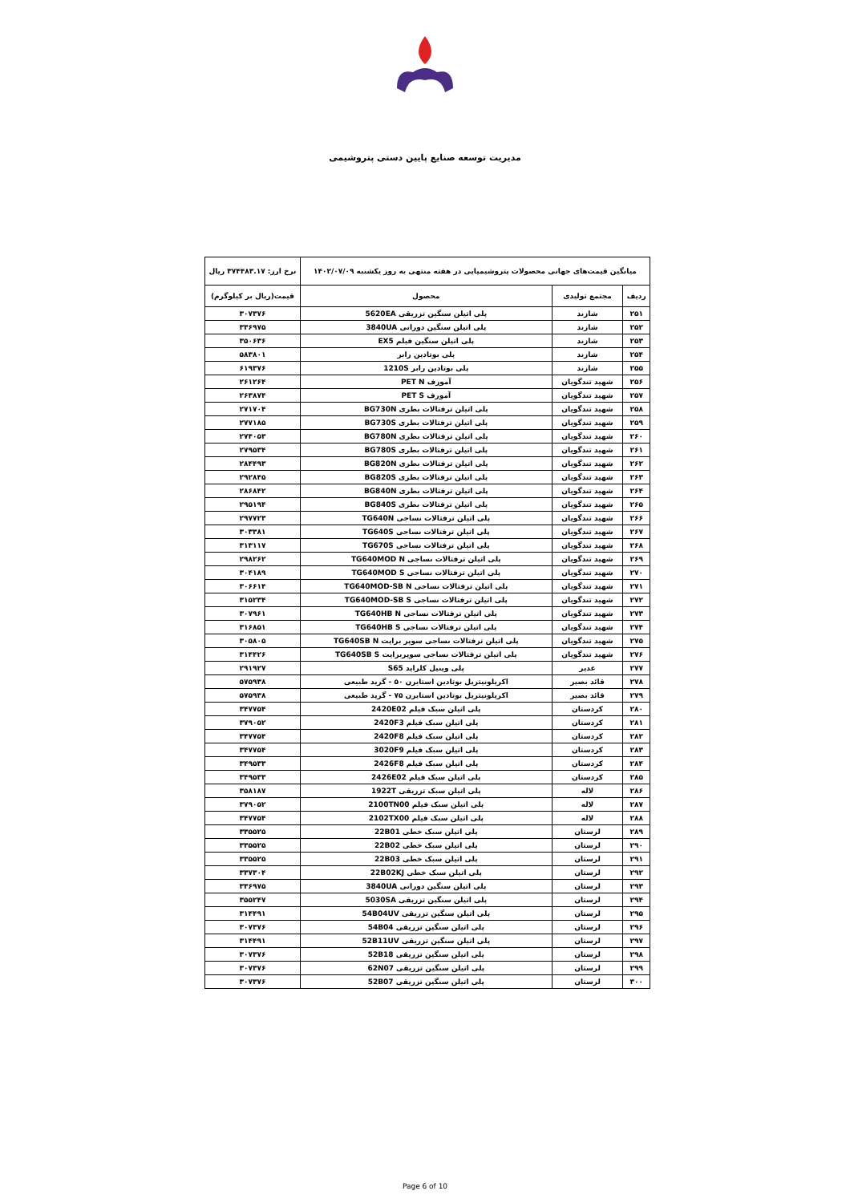مدیریت توسعه صنایع پایین دستی پتروشیمی
| میانگین قیمت‌های جهانی محصولات پتروشیمیایی در هفته منتهی به روز یکشنبه ۱۴۰۲/۰۷/۰۹ | | | نرخ ارز: ۳۷۴۴۸۳.۱۷ ریال |
| --- | --- | --- | --- |
| ردیف | مجتمع تولیدی | محصول | قیمت(ریال بر کیلوگرم) |
| ۲۵۱ | شازند | پلی اتیلن سنگین تزریقی 5620EA | ۳۰۷۳۷۶ |
| ۲۵۲ | شازند | پلی اتیلن سنگین دورانی 3840UA | ۳۳۶۹۷۵ |
| ۲۵۳ | شازند | پلی اتیلن سنگین فیلم EX5 | ۳۵۰۶۳۶ |
| ۲۵۴ | شازند | پلی بوتادین رابر | ۵۸۳۸۰۱ |
| ۲۵۵ | شازند | پلی بوتادین رابر 1210S | ۶۱۹۳۷۶ |
| ۲۵۶ | شهید تندگویان | آمورف PET N | ۲۶۱۲۶۴ |
| ۲۵۷ | شهید تندگویان | آمورف PET S | ۲۶۳۸۷۴ |
| ۲۵۸ | شهید تندگویان | پلی اتیلن ترفتالات بطری BG730N | ۲۷۱۷۰۴ |
| ۲۵۹ | شهید تندگویان | پلی اتیلن ترفتالات بطری BG730S | ۲۷۷۱۸۵ |
| ۲۶۰ | شهید تندگویان | پلی اتیلن ترفتالات بطری BG780N | ۲۷۴۰۵۳ |
| ۲۶۱ | شهید تندگویان | پلی اتیلن ترفتالات بطری BG780S | ۲۷۹۵۳۴ |
| ۲۶۲ | شهید تندگویان | پلی اتیلن ترفتالات بطری BG820N | ۲۸۴۴۹۳ |
| ۲۶۳ | شهید تندگویان | پلی اتیلن ترفتالات بطری BG820S | ۲۹۲۸۴۵ |
| ۲۶۴ | شهید تندگویان | پلی اتیلن ترفتالات بطری BG840N | ۲۸۶۸۴۲ |
| ۲۶۵ | شهید تندگویان | پلی اتیلن ترفتالات بطری BG840S | ۲۹۵۱۹۴ |
| ۲۶۶ | شهید تندگویان | پلی اتیلن ترفتالات نساجی TG640N | ۲۹۷۷۲۳ |
| ۲۶۷ | شهید تندگویان | پلی اتیلن ترفتالات نساجی TG640S | ۳۰۳۳۸۱ |
| ۲۶۸ | شهید تندگویان | پلی اتیلن ترفتالات نساجی TG670S | ۳۱۳۱۱۷ |
| ۲۶۹ | شهید تندگویان | پلی اتیلن ترفتالات نساجی TG640MOD N | ۲۹۸۲۶۲ |
| ۲۷۰ | شهید تندگویان | پلی اتیلن ترفتالات نساجی TG640MOD S | ۳۰۴۱۸۹ |
| ۲۷۱ | شهید تندگویان | پلی اتیلن ترفتالات نساجی TG640MOD-SB N | ۳۰۶۶۱۴ |
| ۲۷۲ | شهید تندگویان | پلی اتیلن ترفتالات نساجی TG640MOD-SB S | ۳۱۵۲۳۴ |
| ۲۷۳ | شهید تندگویان | پلی اتیلن ترفتالات نساجی TG640HB N | ۳۰۷۹۶۱ |
| ۲۷۴ | شهید تندگویان | پلی اتیلن ترفتالات نساجی TG640HB S | ۳۱۶۸۵۱ |
| ۲۷۵ | شهید تندگویان | پلی اتیلن ترفتالات نساجی سوپر برایت TG640SB N | ۳۰۵۸۰۵ |
| ۲۷۶ | شهید تندگویان | پلی اتیلن ترفتالات نساجی سوپربرایت TG640SB S | ۳۱۴۴۲۶ |
| ۲۷۷ | غدیر | پلی وینیل کلراید S65 | ۲۹۱۹۲۷ |
| ۲۷۸ | قائد بصیر | اکریلونیتریل بوتادین استایرن ۵۰ - گرید طبیعی | ۵۷۵۹۳۸ |
| ۲۷۹ | قائد بصیر | اکریلونیتریل بوتادین استایرن ۷۵ - گرید طبیعی | ۵۷۵۹۳۸ |
| ۲۸۰ | کردستان | پلی اتیلن سبک فیلم 2420E02 | ۳۴۷۷۵۴ |
| ۲۸۱ | کردستان | پلی اتیلن سبک فیلم 2420F3 | ۳۷۹۰۵۲ |
| ۲۸۲ | کردستان | پلی اتیلن سبک فیلم 2420F8 | ۳۴۷۷۵۴ |
| ۲۸۳ | کردستان | پلی اتیلن سبک فیلم 3020F9 | ۳۴۷۷۵۴ |
| ۲۸۴ | کردستان | پلی اتیلن سبک فیلم 2426F8 | ۳۴۹۵۳۳ |
| ۲۸۵ | کردستان | پلی اتیلن سبک فیلم 2426E02 | ۳۴۹۵۳۳ |
| ۲۸۶ | لاله | پلی اتیلن سبک تزریقی 1922T | ۳۵۸۱۸۷ |
| ۲۸۷ | لاله | پلی اتیلن سبک فیلم 2100TN00 | ۳۷۹۰۵۲ |
| ۲۸۸ | لاله | پلی اتیلن سبک فیلم 2102TX00 | ۳۴۷۷۵۴ |
| ۲۸۹ | لرستان | پلی اتیلن سبک خطی 22B01 | ۳۳۵۵۲۵ |
| ۲۹۰ | لرستان | پلی اتیلن سبک خطی 22B02 | ۳۳۵۵۲۵ |
| ۲۹۱ | لرستان | پلی اتیلن سبک خطی 22B03 | ۳۳۵۵۲۵ |
| ۲۹۲ | لرستان | پلی اتیلن سبک خطی 22B02KJ | ۳۳۷۳۰۴ |
| ۲۹۳ | لرستان | پلی اتیلن سنگین دورانی 3840UA | ۳۳۶۹۷۵ |
| ۲۹۴ | لرستان | پلی اتیلن سنگین تزریقی 5030SA | ۳۵۵۲۴۷ |
| ۲۹۵ | لرستان | پلی اتیلن سنگین تزریقی 54B04UV | ۳۱۴۴۹۱ |
| ۲۹۶ | لرستان | پلی اتیلن سنگین تزریقی 54B04 | ۳۰۷۳۷۶ |
| ۲۹۷ | لرستان | پلی اتیلن سنگین تزریقی 52B11UV | ۳۱۴۴۹۱ |
| ۲۹۸ | لرستان | پلی اتیلن سنگین تزریقی 52B18 | ۳۰۷۳۷۶ |
| ۲۹۹ | لرستان | پلی اتیلن سنگین تزریقی 62N07 | ۳۰۷۳۷۶ |
| ۳۰۰ | لرستان | پلی اتیلن سنگین تزریقی 52B07 | ۳۰۷۳۷۶ |
Page 6 of 10